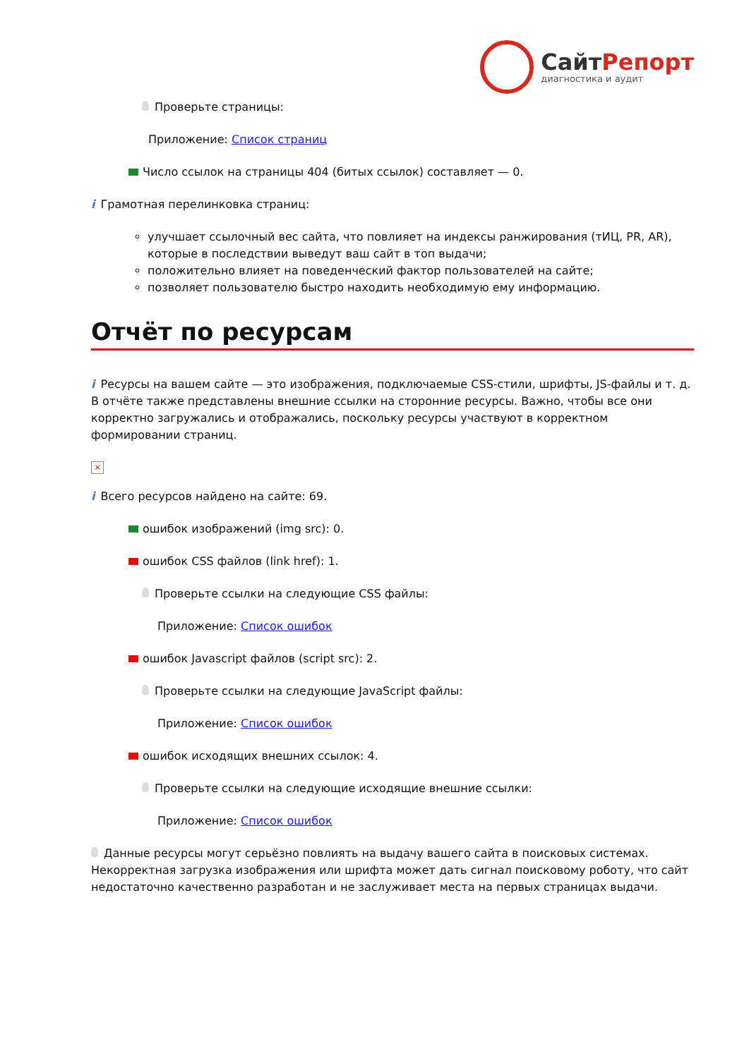СайтРепорт
диагностика и аудит
Проверьте страницы:
Приложение: Список страниц
Число ссылок на страницы 404 (битых ссылок) составляет — 0.
i Грамотная перелинковка страниц:
улучшает ссылочный вес сайта, что повлияет на индексы ранжирования (тИЦ, PR, AR), которые в последствии выведут ваш сайт в топ выдачи;
положительно влияет на поведенческий фактор пользователей на сайте;
позволяет пользователю быстро находить необходимую ему информацию.
Отчёт по ресурсам
i Ресурсы на вашем сайте — это изображения, подключаемые CSS-стили, шрифты, JS-файлы и т. д. В отчёте также представлены внешние ссылки на сторонние ресурсы. Важно, чтобы все они корректно загружались и отображались, поскольку ресурсы участвуют в корректном формировании страниц.
×
i Всего ресурсов найдено на сайте: 69.
ошибок изображений (img src): 0.
ошибок CSS файлов (link href): 1.
Проверьте ссылки на следующие CSS файлы:
Приложение: Список ошибок
ошибок Javascript файлов (script src): 2.
Проверьте ссылки на следующие JavaScript файлы:
Приложение: Список ошибок
ошибок исходящих внешних ссылок: 4.
Проверьте ссылки на следующие исходящие внешние ссылки:
Приложение: Список ошибок
Данные ресурсы могут серьёзно повлиять на выдачу вашего сайта в поисковых системах. Некорректная загрузка изображения или шрифта может дать сигнал поисковому роботу, что сайт недостаточно качественно разработан и не заслуживает места на первых страницах выдачи.